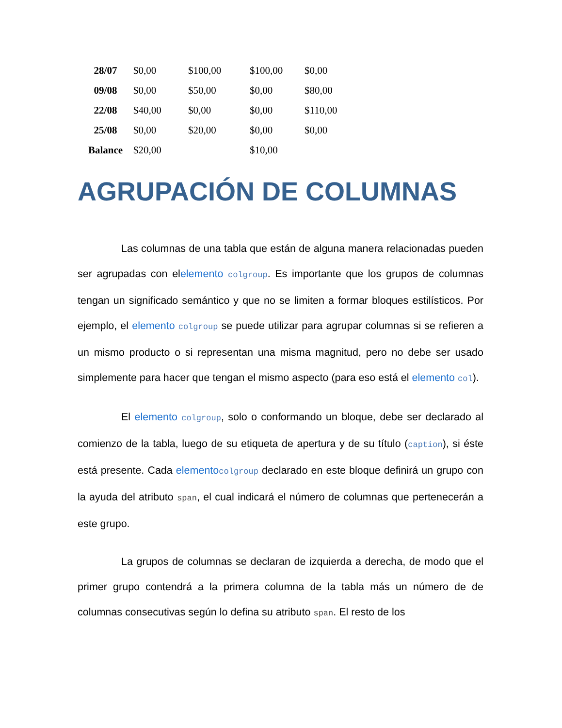| 28/07 | $0,00 | $100,00 | $100,00 | $0,00 |
| 09/08 | $0,00 | $50,00 | $0,00 | $80,00 |
| 22/08 | $40,00 | $0,00 | $0,00 | $110,00 |
| 25/08 | $0,00 | $20,00 | $0,00 | $0,00 |
| Balance | $20,00 | | $10,00 | |
AGRUPACIÓN DE COLUMNAS
Las columnas de una tabla que están de alguna manera relacionadas pueden ser agrupadas con elelemento colgroup. Es importante que los grupos de columnas tengan un significado semántico y que no se limiten a formar bloques estilísticos. Por ejemplo, el elemento colgroup se puede utilizar para agrupar columnas si se refieren a un mismo producto o si representan una misma magnitud, pero no debe ser usado simplemente para hacer que tengan el mismo aspecto (para eso está el elemento col).
El elemento colgroup, solo o conformando un bloque, debe ser declarado al comienzo de la tabla, luego de su etiqueta de apertura y de su título (caption), si éste está presente. Cada elemento colgroup declarado en este bloque definirá un grupo con la ayuda del atributo span, el cual indicará el número de columnas que pertenecerán a este grupo.
La grupos de columnas se declaran de izquierda a derecha, de modo que el primer grupo contendrá a la primera columna de la tabla más un número de de columnas consecutivas según lo defina su atributo span. El resto de los